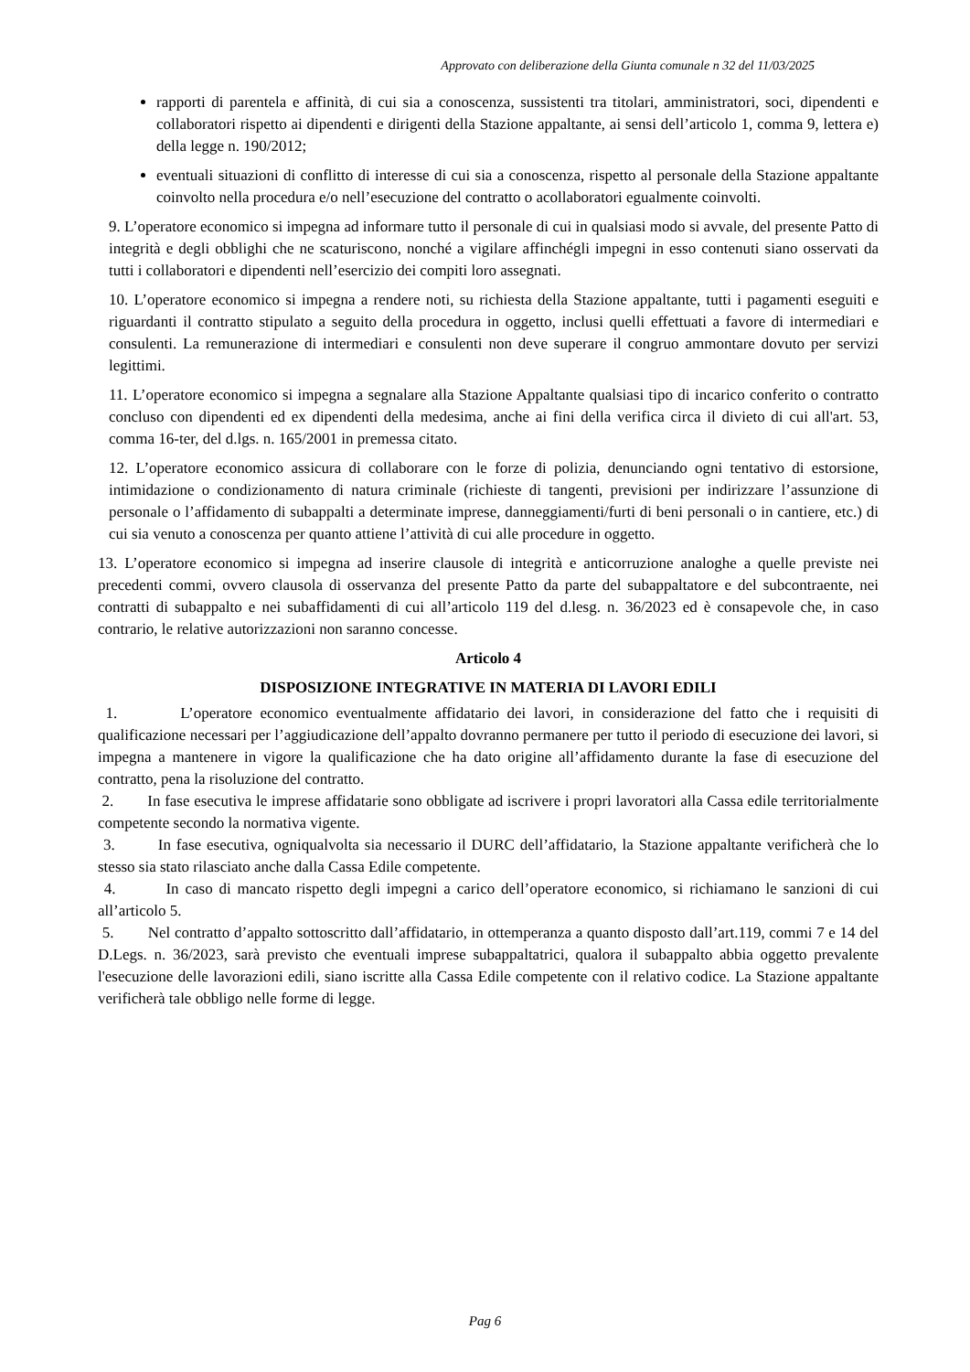Approvato con deliberazione della Giunta comunale n 32 del 11/03/2025
rapporti di parentela e affinità, di cui sia a conoscenza, sussistenti tra titolari, amministratori, soci, dipendenti e collaboratori rispetto ai dipendenti e dirigenti della Stazione appaltante, ai sensi dell’articolo 1, comma 9, lettera e) della legge n. 190/2012;
eventuali situazioni di conflitto di interesse di cui sia a conoscenza, rispetto al personale della Stazione appaltante coinvolto nella procedura e/o nell’esecuzione del contratto o acollaboratori egualmente coinvolti.
9. L’operatore economico si impegna ad informare tutto il personale di cui in qualsiasi modo si avvale, del presente Patto di integrità e degli obblighi che ne scaturiscono, nonché a vigilare affinchégli impegni in esso contenuti siano osservati da tutti i collaboratori e dipendenti nell’esercizio dei compiti loro assegnati.
10. L’operatore economico si impegna a rendere noti, su richiesta della Stazione appaltante, tutti i pagamenti eseguiti e riguardanti il contratto stipulato a seguito della procedura in oggetto, inclusi quelli effettuati a favore di intermediari e consulenti. La remunerazione di intermediari e consulenti non deve superare il congruo ammontare dovuto per servizi legittimi.
11. L’operatore economico si impegna a segnalare alla Stazione Appaltante qualsiasi tipo di incarico conferito o contratto concluso con dipendenti ed ex dipendenti della medesima, anche ai fini della verifica circa il divieto di cui all'art. 53, comma 16-ter, del d.lgs. n. 165/2001 in premessa citato.
12. L’operatore economico assicura di collaborare con le forze di polizia, denunciando ogni tentativo di estorsione, intimidazione o condizionamento di natura criminale (richieste di tangenti, previsioni per indirizzare l’assunzione di personale o l’affidamento di subappalti a determinate imprese, danneggiamenti/furti di beni personali o in cantiere, etc.) di cui sia venuto a conoscenza per quanto attiene l’attività di cui alle procedure in oggetto.
13. L’operatore economico si impegna ad inserire clausole di integrità e anticorruzione analoghe a quelle previste nei precedenti commi, ovvero clausola di osservanza del presente Patto da parte del subappaltatore e del subcontraente, nei contratti di subappalto e nei subaffidamenti di cui all’articolo 119 del d.lesg. n. 36/2023 ed è consapevole che, in caso contrario, le relative autorizzazioni non saranno concesse.
Articolo 4
DISPOSIZIONE INTEGRATIVE IN MATERIA DI LAVORI EDILI
1. L’operatore economico eventualmente affidatario dei lavori, in considerazione del fatto che i requisiti di qualificazione necessari per l’aggiudicazione dell’appalto dovranno permanere per tutto il periodo di esecuzione dei lavori, si impegna a mantenere in vigore la qualificazione che ha dato origine all’affidamento durante la fase di esecuzione del contratto, pena la risoluzione del contratto.
2. In fase esecutiva le imprese affidatarie sono obbligate ad iscrivere i propri lavoratori alla Cassa edile territorialmente competente secondo la normativa vigente.
3. In fase esecutiva, ogniqualvolta sia necessario il DURC dell’affidatario, la Stazione appaltante verificherà che lo stesso sia stato rilasciato anche dalla Cassa Edile competente.
4. In caso di mancato rispetto degli impegni a carico dell’operatore economico, si richiamano le sanzioni di cui all’articolo 5.
5. Nel contratto d’appalto sottoscritto dall’affidatario, in ottemperanza a quanto disposto dall’art.119, commi 7 e 14 del D.Legs. n. 36/2023, sarà previsto che eventuali imprese subappaltatrici, qualora il subappalto abbia oggetto prevalente l'esecuzione delle lavorazioni edili, siano iscritte alla Cassa Edile competente con il relativo codice. La Stazione appaltante verificherà tale obbligo nelle forme di legge.
Pag 6